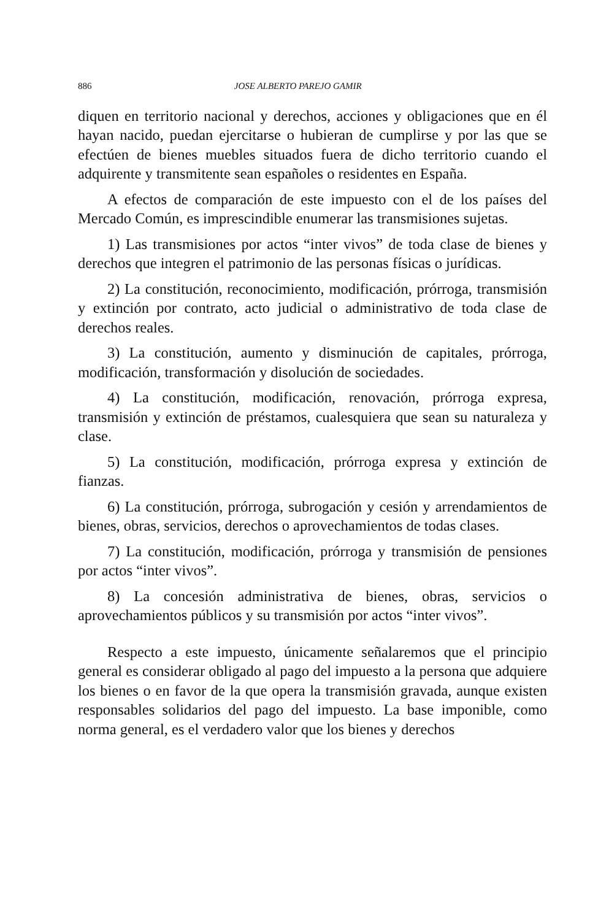886 JOSE ALBERTO PAREJO GAMIR
diquen en territorio nacional y derechos, acciones y obligaciones que en él hayan nacido, puedan ejercitarse o hubieran de cumplirse y por las que se efectúen de bienes muebles situados fuera de dicho territorio cuando el adquirente y transmitente sean españoles o residentes en España.
A efectos de comparación de este impuesto con el de los países del Mercado Común, es imprescindible enumerar las transmisiones sujetas.
1) Las transmisiones por actos “inter vivos” de toda clase de bienes y derechos que integren el patrimonio de las personas físicas o jurídicas.
2) La constitución, reconocimiento, modificación, prórroga, transmisión y extinción por contrato, acto judicial o administrativo de toda clase de derechos reales.
3) La constitución, aumento y disminución de capitales, prórroga, modificación, transformación y disolución de sociedades.
4) La constitución, modificación, renovación, prórroga expresa, transmisión y extinción de préstamos, cualesquiera que sean su naturaleza y clase.
5) La constitución, modificación, prórroga expresa y extinción de fianzas.
6) La constitución, prórroga, subrogación y cesión y arrendamientos de bienes, obras, servicios, derechos o aprovechamientos de todas clases.
7) La constitución, modificación, prórroga y transmisión de pensiones por actos “inter vivos”.
8) La concesión administrativa de bienes, obras, servicios o aprovechamientos públicos y su transmisión por actos “inter vivos”.
Respecto a este impuesto, únicamente señalaremos que el principio general es considerar obligado al pago del impuesto a la persona que adquiere los bienes o en favor de la que opera la transmisión gravada, aunque existen responsables solidarios del pago del impuesto. La base imponible, como norma general, es el verdadero valor que los bienes y derechos